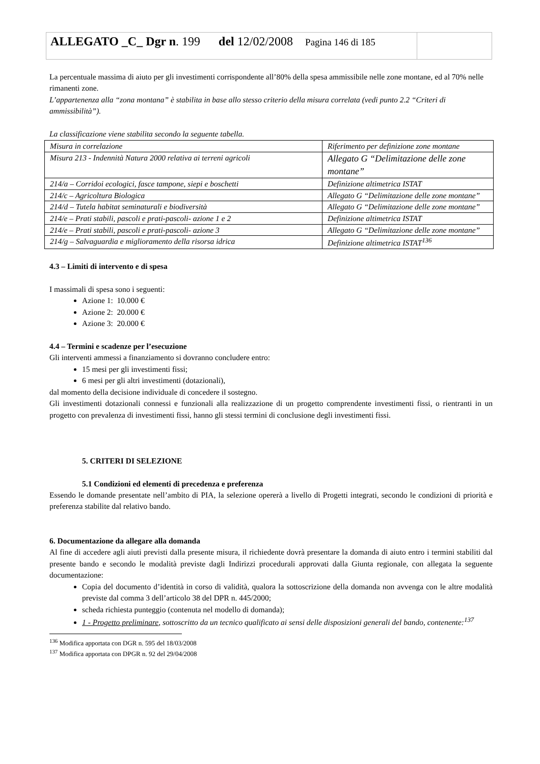ALLEGATO _C_ Dgr n. 199 del 12/02/2008 Pagina 146 di 185
La percentuale massima di aiuto per gli investimenti corrispondente all’80% della spesa ammissibile nelle zone montane, ed al 70% nelle rimanenti zone.
L’appartenenza alla “zona montana” è stabilita in base allo stesso criterio della misura correlata (vedi punto 2.2 “Criteri di ammissibilità”).
La classificazione viene stabilita secondo la seguente tabella.
| Misura in correlazione | Riferimento per definizione zone montane |
| Misura 213 - Indennità Natura 2000 relativa ai terreni agricoli | Allegato G “Delimitazione delle zone montane” |
| 214/a – Corridoi ecologici, fasce tampone, siepi e boschetti | Definizione altimetrica ISTAT |
| 214/c – Agricoltura Biologica | Allegato G “Delimitazione delle zone montane” |
| 214/d – Tutela habitat seminaturali e biodiversità | Allegato G “Delimitazione delle zone montane” |
| 214/e – Prati stabili, pascoli e prati-pascoli- azione 1 e 2 | Definizione altimetrica ISTAT |
| 214/e – Prati stabili, pascoli e prati-pascoli- azione 3 | Allegato G “Delimitazione delle zone montane” |
| 214/g – Salvaguardia e miglioramento della risorsa idrica | Definizione altimetrica ISTAT<sup>136</sup> |
4.3 – Limiti di intervento e di spesa
I massimali di spesa sono i seguenti:
Azione 1: 10.000 €
Azione 2: 20.000 €
Azione 3: 20.000 €
4.4 – Termini e scadenze per l’esecuzione
Gli interventi ammessi a finanziamento si dovranno concludere entro:
15 mesi per gli investimenti fissi;
6 mesi per gli altri investimenti (dotazionali),
dal momento della decisione individuale di concedere il sostegno.
Gli investimenti dotazionali connessi e funzionali alla realizzazione di un progetto comprendente investimenti fissi, o rientranti in un progetto con prevalenza di investimenti fissi, hanno gli stessi termini di conclusione degli investimenti fissi.
5. CRITERI DI SELEZIONE
5.1 Condizioni ed elementi di precedenza e preferenza
Essendo le domande presentate nell’ambito di PIA, la selezione opererà a livello di Progetti integrati, secondo le condizioni di priorità e preferenza stabilite dal relativo bando.
6. Documentazione da allegare alla domanda
Al fine di accedere agli aiuti previsti dalla presente misura, il richiedente dovrà presentare la domanda di aiuto entro i termini stabiliti dal presente bando e secondo le modalità previste dagli Indirizzi procedurali approvati dalla Giunta regionale, con allegata la seguente documentazione:
Copia del documento d’identità in corso di validità, qualora la sottoscrizione della domanda non avvenga con le altre modalità previste dal comma 3 dell’articolo 38 del DPR n. 445/2000;
scheda richiesta punteggio (contenuta nel modello di domanda);
1 - Progetto preliminare, sottoscritto da un tecnico qualificato ai sensi delle disposizioni generali del bando, contenente:<sup>137</sup>
<sup>136</sup> Modifica apportata con DGR n. 595 del 18/03/2008
<sup>137</sup> Modifica apportata con DPGR n. 92 del 29/04/2008